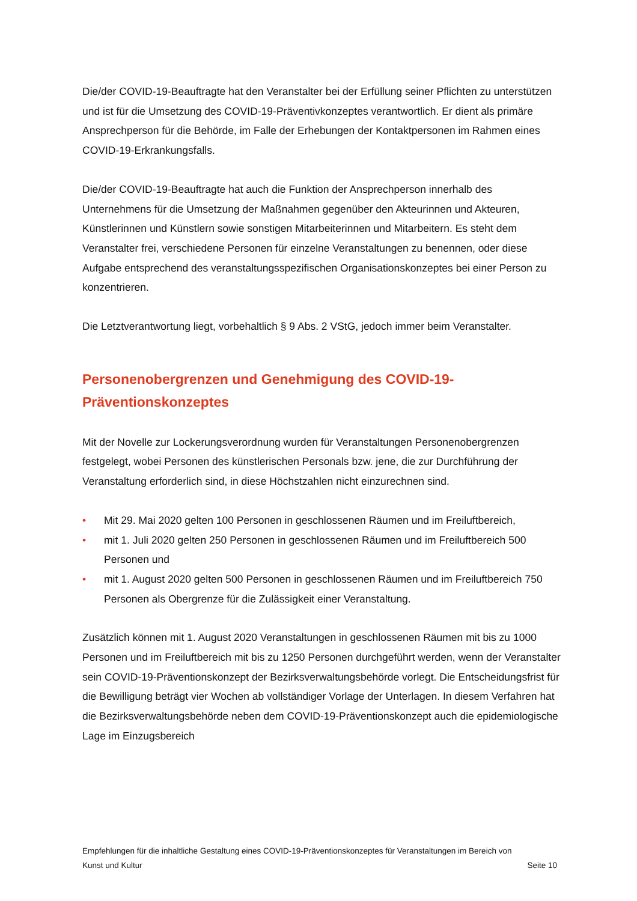Die/der COVID-19-Beauftragte hat den Veranstalter bei der Erfüllung seiner Pflichten zu unterstützen und ist für die Umsetzung des COVID-19-Präventivkonzeptes verantwortlich. Er dient als primäre Ansprechperson für die Behörde, im Falle der Erhebungen der Kontaktpersonen im Rahmen eines COVID-19-Erkrankungsfalls.
Die/der COVID-19-Beauftragte hat auch die Funktion der Ansprechperson innerhalb des Unternehmens für die Umsetzung der Maßnahmen gegenüber den Akteurinnen und Akteuren, Künstlerinnen und Künstlern sowie sonstigen Mitarbeiterinnen und Mitarbeitern. Es steht dem Veranstalter frei, verschiedene Personen für einzelne Veranstaltungen zu benennen, oder diese Aufgabe entsprechend des veranstaltungsspezifischen Organisationskonzeptes bei einer Person zu konzentrieren.
Die Letztverantwortung liegt, vorbehaltlich § 9 Abs. 2 VStG, jedoch immer beim Veranstalter.
Personenobergrenzen und Genehmigung des COVID-19-Präventionskonzeptes
Mit der Novelle zur Lockerungsverordnung wurden für Veranstaltungen Personenobergrenzen festgelegt, wobei Personen des künstlerischen Personals bzw. jene, die zur Durchführung der Veranstaltung erforderlich sind, in diese Höchstzahlen nicht einzurechnen sind.
• Mit 29. Mai 2020 gelten 100 Personen in geschlossenen Räumen und im Freiluftbereich,
• mit 1. Juli 2020 gelten 250 Personen in geschlossenen Räumen und im Freiluftbereich 500 Personen und
• mit 1. August 2020 gelten 500 Personen in geschlossenen Räumen und im Freiluftbereich 750 Personen als Obergrenze für die Zulässigkeit einer Veranstaltung.
Zusätzlich können mit 1. August 2020 Veranstaltungen in geschlossenen Räumen mit bis zu 1000 Personen und im Freiluftbereich mit bis zu 1250 Personen durchgeführt werden, wenn der Veranstalter sein COVID-19-Präventionskonzept der Bezirksverwaltungsbehörde vorlegt. Die Entscheidungsfrist für die Bewilligung beträgt vier Wochen ab vollständiger Vorlage der Unterlagen. In diesem Verfahren hat die Bezirksverwaltungsbehörde neben dem COVID-19-Präventionskonzept auch die epidemiologische Lage im Einzugsbereich
Empfehlungen für die inhaltliche Gestaltung eines COVID-19-Präventionskonzeptes für Veranstaltungen im Bereich von
Kunst und Kultur Seite 10